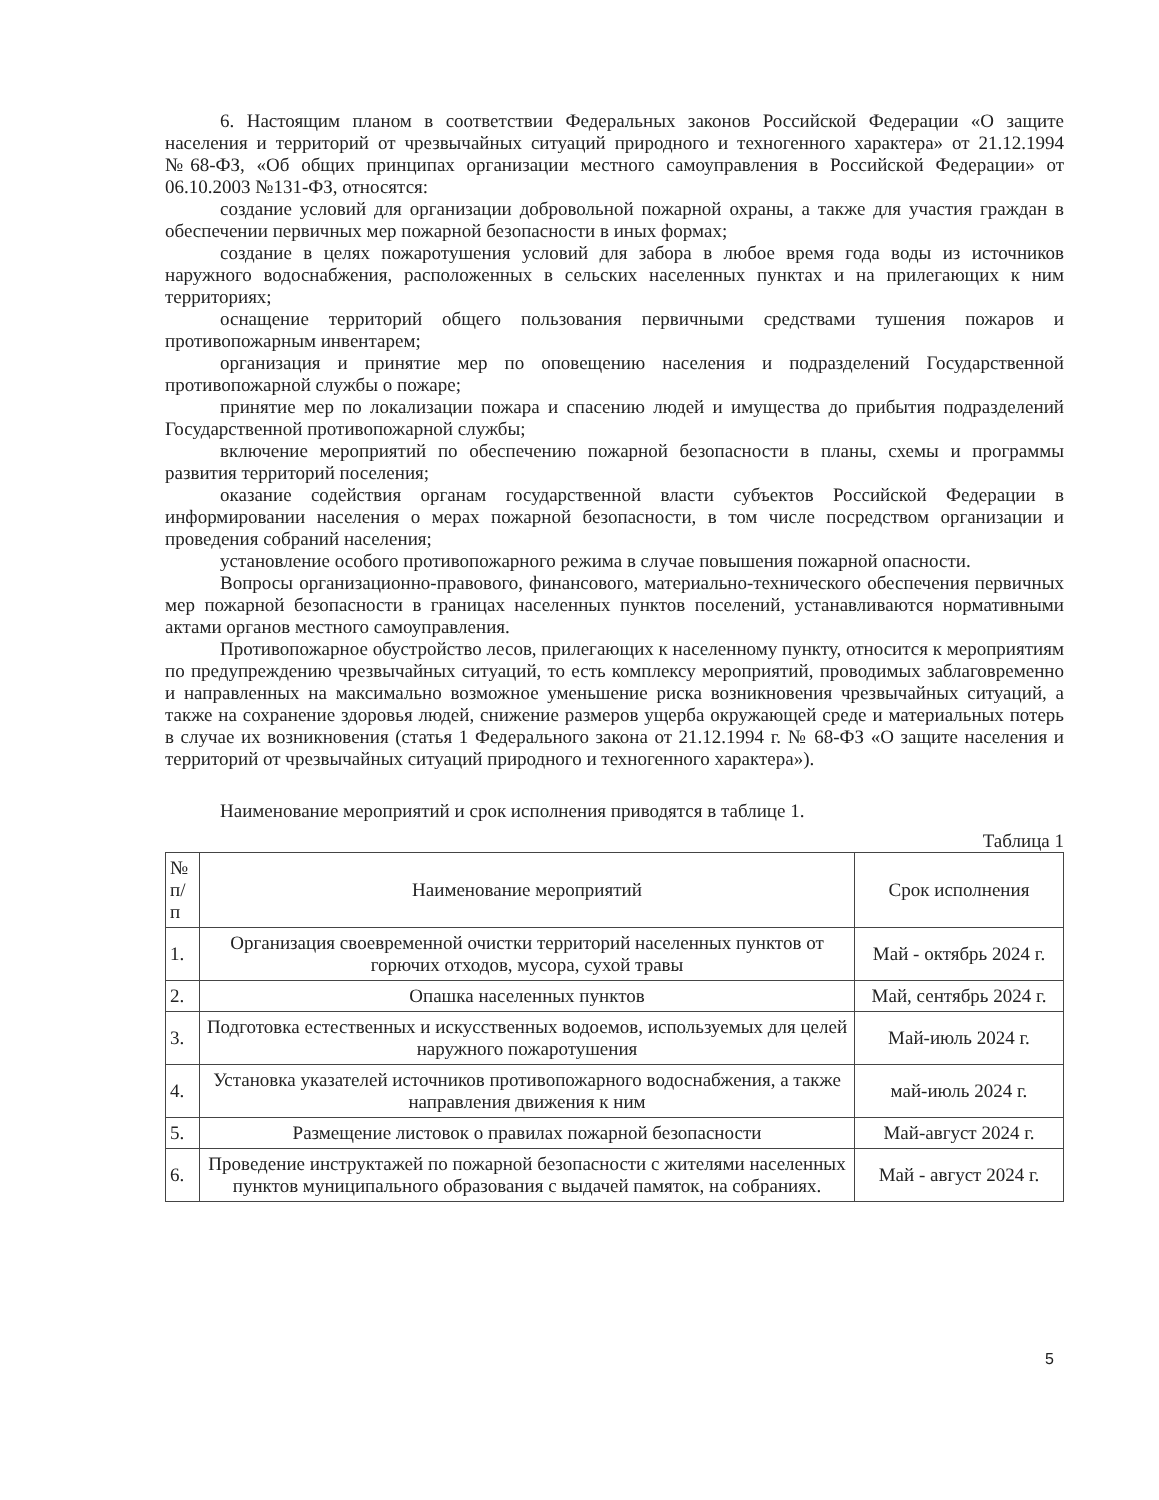6. Настоящим планом в соответствии Федеральных законов Российской Федерации «О защите населения и территорий от чрезвычайных ситуаций природного и техногенного характера» от 21.12.1994 №68-ФЗ, «Об общих принципах организации местного самоуправления в Российской Федерации» от 06.10.2003 №131-ФЗ, относятся:
создание условий для организации добровольной пожарной охраны, а также для участия граждан в обеспечении первичных мер пожарной безопасности в иных формах;
создание в целях пожаротушения условий для забора в любое время года воды из источников наружного водоснабжения, расположенных в сельских населенных пунктах и на прилегающих к ним территориях;
оснащение территорий общего пользования первичными средствами тушения пожаров и противопожарным инвентарем;
организация и принятие мер по оповещению населения и подразделений Государственной противопожарной службы о пожаре;
принятие мер по локализации пожара и спасению людей и имущества до прибытия подразделений Государственной противопожарной службы;
включение мероприятий по обеспечению пожарной безопасности в планы, схемы и программы развития территорий поселения;
оказание содействия органам государственной власти субъектов Российской Федерации в информировании населения о мерах пожарной безопасности, в том числе посредством организации и проведения собраний населения;
установление особого противопожарного режима в случае повышения пожарной опасности.
Вопросы организационно-правового, финансового, материально-технического обеспечения первичных мер пожарной безопасности в границах населенных пунктов поселений, устанавливаются нормативными актами органов местного самоуправления.
Противопожарное обустройство лесов, прилегающих к населенному пункту, относится к мероприятиям по предупреждению чрезвычайных ситуаций, то есть комплексу мероприятий, проводимых заблаговременно и направленных на максимально возможное уменьшение риска возникновения чрезвычайных ситуаций, а также на сохранение здоровья людей, снижение размеров ущерба окружающей среде и материальных потерь в случае их возникновения (статья 1 Федерального закона от 21.12.1994 г. № 68-ФЗ «О защите населения и территорий от чрезвычайных ситуаций природного и техногенного характера»).
Наименование мероприятий и срок исполнения приводятся в таблице 1.
Таблица 1
| № п/п | Наименование мероприятий | Срок исполнения |
| --- | --- | --- |
| 1. | Организация своевременной очистки территорий населенных пунктов от горючих отходов, мусора, сухой травы | Май - октябрь 2024 г. |
| 2. | Опашка населенных пунктов | Май, сентябрь 2024 г. |
| 3. | Подготовка естественных и искусственных водоемов, используемых для целей наружного пожаротушения | Май-июль 2024 г. |
| 4. | Установка указателей источников противопожарного водоснабжения, а также направления движения к ним | май-июль 2024 г. |
| 5. | Размещение листовок о правилах пожарной безопасности | Май-август 2024 г. |
| 6. | Проведение инструктажей по пожарной безопасности с жителями населенных пунктов муниципального образования с выдачей памяток, на собраниях. | Май - август 2024 г. |
5